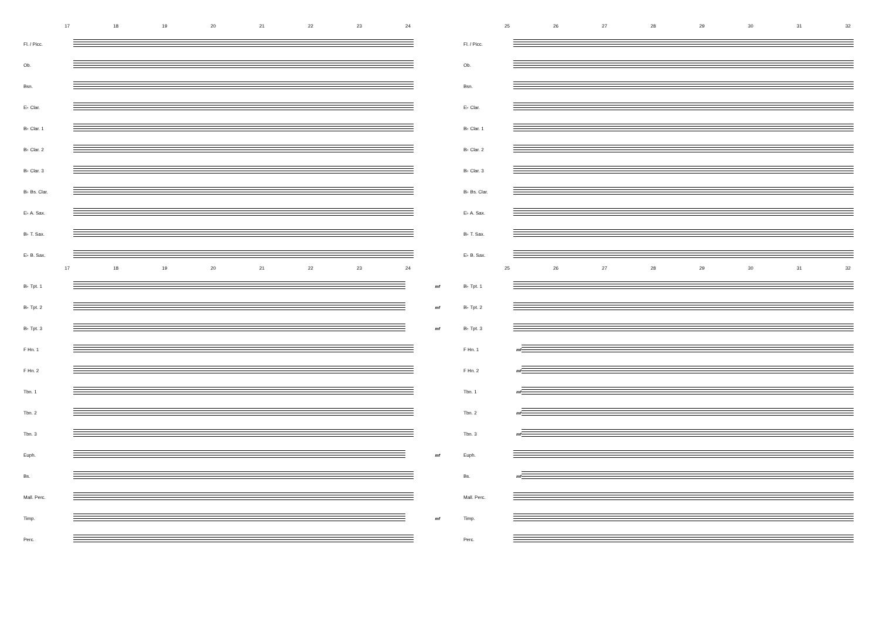17 18 19 20 21 22 23 24
Fl. / Picc.
Ob.
Bsn.
E♭ Clar.
B♭ Clar. 1
B♭ Clar. 2
B♭ Clar. 3
B♭ Bs. Clar.
E♭ A. Sax.
B♭ T. Sax.
E♭ B. Sax.
17 18 19 20 21 22 23 24
B♭ Tpt. 1 mf
B♭ Tpt. 2 mf
B♭ Tpt. 3 mf
F Hn. 1
F Hn. 2
Tbn. 1
Tbn. 2
Tbn. 3
Euph. mf
Bs.
Mall. Perc.
Timp. mf
Perc.
25 26 27 28 29 30 31 32
Fl. / Picc.
Ob.
Bsn.
E♭ Clar.
B♭ Clar. 1
B♭ Clar. 2
B♭ Clar. 3
B♭ Bs. Clar.
E♭ A. Sax.
B♭ T. Sax.
E♭ B. Sax.
25 26 27 28 29 30 31 32
B♭ Tpt. 1
B♭ Tpt. 2
B♭ Tpt. 3
F Hn. 1 mf
F Hn. 2 mf
Tbn. 1 mf
Tbn. 2 mf
Tbn. 3 mf
Euph.
Bs. mf
Mall. Perc.
Timp.
Perc.